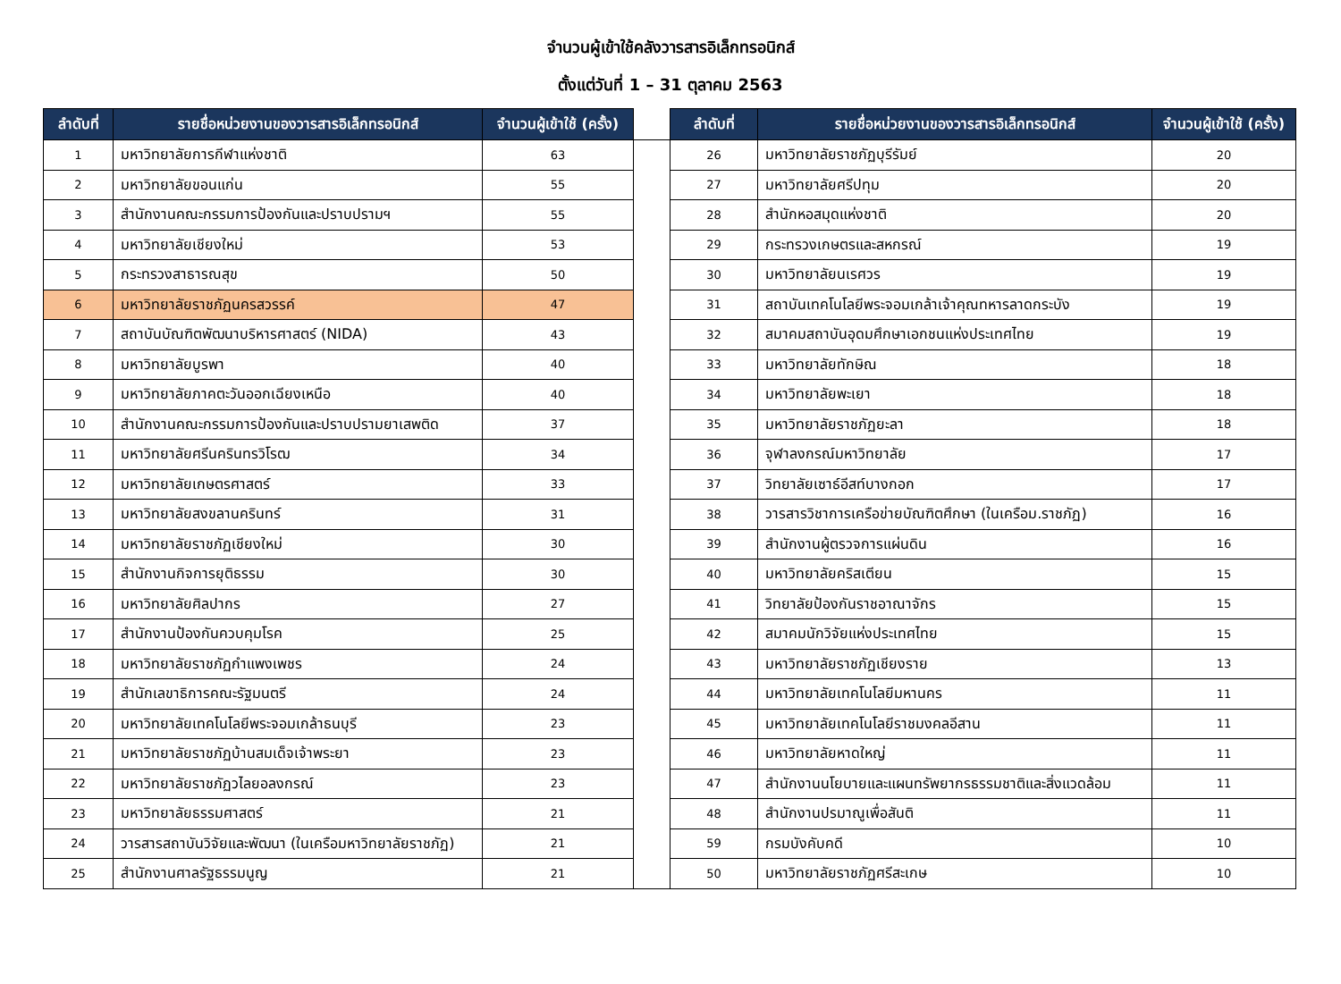จำนวนผู้เข้าใช้คลังวารสารอิเล็กทรอนิกส์
ตั้งแต่วันที่ 1 – 31 ตุลาคม 2563
| ลำดับที่ | รายชื่อหน่วยงานของวารสารอิเล็กทรอนิกส์ | จำนวนผู้เข้าใช้ (ครั้ง) | | ลำดับที่ | รายชื่อหน่วยงานของวารสารอิเล็กทรอนิกส์ | จำนวนผู้เข้าใช้ (ครั้ง) |
| --- | --- | --- | --- | --- | --- | --- |
| 1 | มหาวิทยาลัยการกีฬาแห่งชาติ | 63 | | 26 | มหาวิทยาลัยราชภัฏบุรีรัมย์ | 20 |
| 2 | มหาวิทยาลัยขอนแก่น | 55 | | 27 | มหาวิทยาลัยศรีปทุม | 20 |
| 3 | สำนักงานคณะกรรมการป้องกันและปราบปรามฯ | 55 | | 28 | สำนักหอสมุดแห่งชาติ | 20 |
| 4 | มหาวิทยาลัยเชียงใหม่ | 53 | | 29 | กระทรวงเกษตรและสหกรณ์ | 19 |
| 5 | กระทรวงสาธารณสุข | 50 | | 30 | มหาวิทยาลัยนเรศวร | 19 |
| 6 | มหาวิทยาลัยราชภัฏนครสวรรค์ | 47 | | 31 | สถาบันเทคโนโลยีพระจอมเกล้าเจ้าคุณทหารลาดกระบัง | 19 |
| 7 | สถาบันบัณฑิตพัฒนาบริหารศาสตร์ (NIDA) | 43 | | 32 | สมาคมสถาบันอุดมศึกษาเอกชนแห่งประเทศไทย | 19 |
| 8 | มหาวิทยาลัยบูรพา | 40 | | 33 | มหาวิทยาลัยทักษิณ | 18 |
| 9 | มหาวิทยาลัยภาคตะวันออกเฉียงเหนือ | 40 | | 34 | มหาวิทยาลัยพะเยา | 18 |
| 10 | สำนักงานคณะกรรมการป้องกันและปราบปรามยาเสพติด | 37 | | 35 | มหาวิทยาลัยราชภัฏยะลา | 18 |
| 11 | มหาวิทยาลัยศรีนครินทรวิโรฒ | 34 | | 36 | จุฬาลงกรณ์มหาวิทยาลัย | 17 |
| 12 | มหาวิทยาลัยเกษตรศาสตร์ | 33 | | 37 | วิทยาลัยเซาธ์อีสท์บางกอก | 17 |
| 13 | มหาวิทยาลัยสงขลานครินทร์ | 31 | | 38 | วารสารวิชาการเครือข่ายบัณฑิตศึกษา (ในเครือม.ราชภัฏ) | 16 |
| 14 | มหาวิทยาลัยราชภัฏเชียงใหม่ | 30 | | 39 | สำนักงานผู้ตรวจการแผ่นดิน | 16 |
| 15 | สำนักงานกิจการยุติธรรม | 30 | | 40 | มหาวิทยาลัยคริสเตียน | 15 |
| 16 | มหาวิทยาลัยศิลปากร | 27 | | 41 | วิทยาลัยป้องกันราชอาณาจักร | 15 |
| 17 | สำนักงานป้องกันควบคุมโรค | 25 | | 42 | สมาคมนักวิจัยแห่งประเทศไทย | 15 |
| 18 | มหาวิทยาลัยราชภัฏกำแพงเพชร | 24 | | 43 | มหาวิทยาลัยราชภัฏเชียงราย | 13 |
| 19 | สำนักเลขาธิการคณะรัฐมนตรี | 24 | | 44 | มหาวิทยาลัยเทคโนโลยีมหานคร | 11 |
| 20 | มหาวิทยาลัยเทคโนโลยีพระจอมเกล้าธนบุรี | 23 | | 45 | มหาวิทยาลัยเทคโนโลยีราชมงคลอีสาน | 11 |
| 21 | มหาวิทยาลัยราชภัฏบ้านสมเด็จเจ้าพระยา | 23 | | 46 | มหาวิทยาลัยหาดใหญ่ | 11 |
| 22 | มหาวิทยาลัยราชภัฏวไลยอลงกรณ์ | 23 | | 47 | สำนักงานนโยบายและแผนทรัพยากรธรรมชาติและสิ่งแวดล้อม | 11 |
| 23 | มหาวิทยาลัยธรรมศาสตร์ | 21 | | 48 | สำนักงานปรมาณูเพื่อสันติ | 11 |
| 24 | วารสารสถาบันวิจัยและพัฒนา (ในเครือมหาวิทยาลัยราชภัฏ) | 21 | | 59 | กรมบังคับคดี | 10 |
| 25 | สำนักงานศาลรัฐธรรมนูญ | 21 | | 50 | มหาวิทยาลัยราชภัฏศรีสะเกษ | 10 |